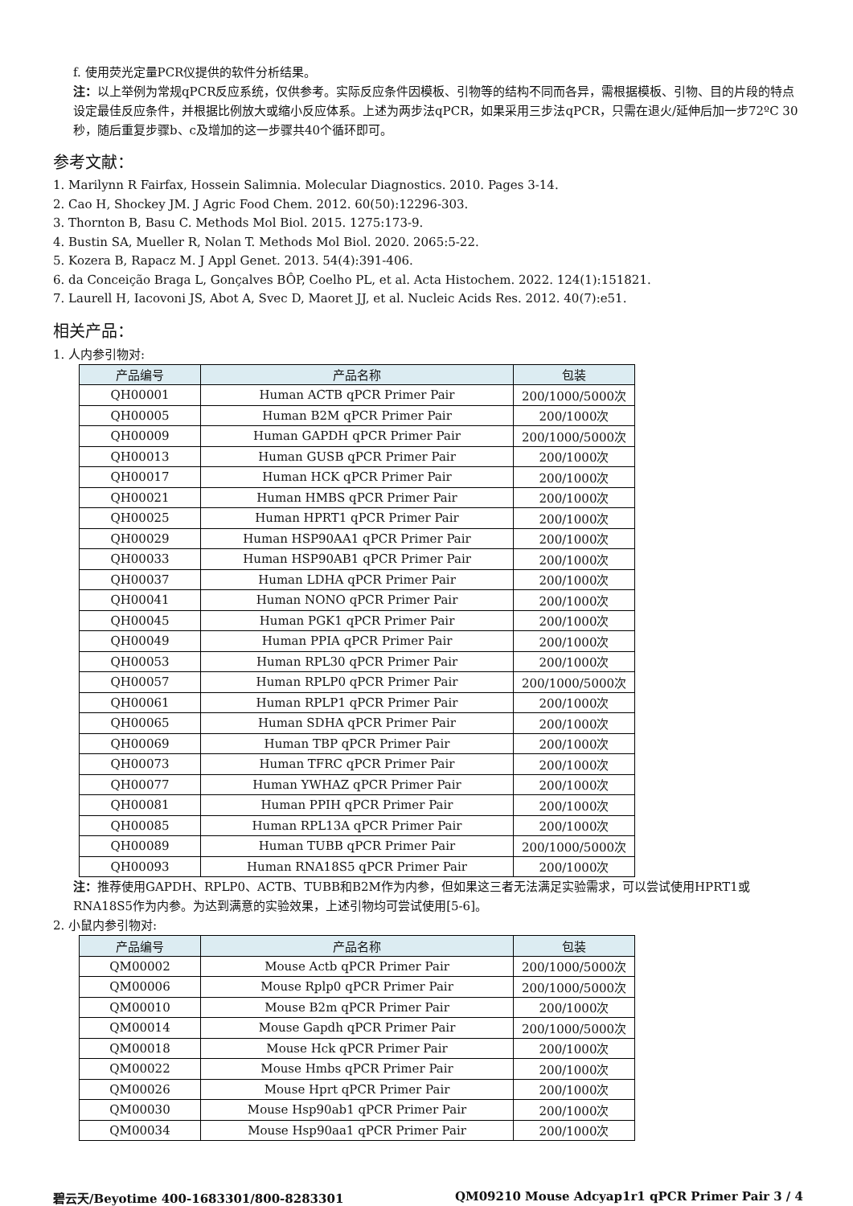f. 使用荧光定量PCR仪提供的软件分析结果。
注：以上举例为常规qPCR反应系统，仅供参考。实际反应条件因模板、引物等的结构不同而各异，需根据模板、引物、目的片段的特点设定最佳反应条件，并根据比例放大或缩小反应体系。上述为两步法qPCR，如果采用三步法qPCR，只需在退火/延伸后加一步72ºC 30秒，随后重复步骤b、c及增加的这一步骤共40个循环即可。
参考文献：
1. Marilynn R Fairfax, Hossein Salimnia. Molecular Diagnostics. 2010. Pages 3-14.
2. Cao H, Shockey JM. J Agric Food Chem. 2012. 60(50):12296-303.
3. Thornton B, Basu C. Methods Mol Biol. 2015. 1275:173-9.
4. Bustin SA, Mueller R, Nolan T. Methods Mol Biol. 2020. 2065:5-22.
5. Kozera B, Rapacz M. J Appl Genet. 2013. 54(4):391-406.
6. da Conceição Braga L, Gonçalves BÔP, Coelho PL, et al. Acta Histochem. 2022. 124(1):151821.
7. Laurell H, Iacovoni JS, Abot A, Svec D, Maoret JJ, et al. Nucleic Acids Res. 2012. 40(7):e51.
相关产品：
1. 人内参引物对:
| 产品编号 | 产品名称 | 包装 |
| --- | --- | --- |
| QH00001 | Human ACTB qPCR Primer Pair | 200/1000/5000次 |
| QH00005 | Human B2M qPCR Primer Pair | 200/1000次 |
| QH00009 | Human GAPDH qPCR Primer Pair | 200/1000/5000次 |
| QH00013 | Human GUSB qPCR Primer Pair | 200/1000次 |
| QH00017 | Human HCK qPCR Primer Pair | 200/1000次 |
| QH00021 | Human HMBS qPCR Primer Pair | 200/1000次 |
| QH00025 | Human HPRT1 qPCR Primer Pair | 200/1000次 |
| QH00029 | Human HSP90AA1 qPCR Primer Pair | 200/1000次 |
| QH00033 | Human HSP90AB1 qPCR Primer Pair | 200/1000次 |
| QH00037 | Human LDHA qPCR Primer Pair | 200/1000次 |
| QH00041 | Human NONO qPCR Primer Pair | 200/1000次 |
| QH00045 | Human PGK1 qPCR Primer Pair | 200/1000次 |
| QH00049 | Human PPIA qPCR Primer Pair | 200/1000次 |
| QH00053 | Human RPL30 qPCR Primer Pair | 200/1000次 |
| QH00057 | Human RPLP0 qPCR Primer Pair | 200/1000/5000次 |
| QH00061 | Human RPLP1 qPCR Primer Pair | 200/1000次 |
| QH00065 | Human SDHA qPCR Primer Pair | 200/1000次 |
| QH00069 | Human TBP qPCR Primer Pair | 200/1000次 |
| QH00073 | Human TFRC qPCR Primer Pair | 200/1000次 |
| QH00077 | Human YWHAZ qPCR Primer Pair | 200/1000次 |
| QH00081 | Human PPIH qPCR Primer Pair | 200/1000次 |
| QH00085 | Human RPL13A qPCR Primer Pair | 200/1000次 |
| QH00089 | Human TUBB qPCR Primer Pair | 200/1000/5000次 |
| QH00093 | Human RNA18S5 qPCR Primer Pair | 200/1000次 |
注：推荐使用GAPDH、RPLP0、ACTB、TUBB和B2M作为内参，但如果这三者无法满足实验需求，可以尝试使用HPRT1或RNA18S5作为内参。为达到满意的实验效果，上述引物均可尝试使用[5-6]。
2. 小鼠内参引物对:
| 产品编号 | 产品名称 | 包装 |
| --- | --- | --- |
| QM00002 | Mouse Actb qPCR Primer Pair | 200/1000/5000次 |
| QM00006 | Mouse Rplp0 qPCR Primer Pair | 200/1000/5000次 |
| QM00010 | Mouse B2m qPCR Primer Pair | 200/1000次 |
| QM00014 | Mouse Gapdh qPCR Primer Pair | 200/1000/5000次 |
| QM00018 | Mouse Hck qPCR Primer Pair | 200/1000次 |
| QM00022 | Mouse Hmbs qPCR Primer Pair | 200/1000次 |
| QM00026 | Mouse Hprt qPCR Primer Pair | 200/1000次 |
| QM00030 | Mouse Hsp90ab1 qPCR Primer Pair | 200/1000次 |
| QM00034 | Mouse Hsp90aa1 qPCR Primer Pair | 200/1000次 |
碧云天/Beyotime 400-1683301/800-8283301 QM09210 Mouse Adcyap1r1 qPCR Primer Pair 3 / 4